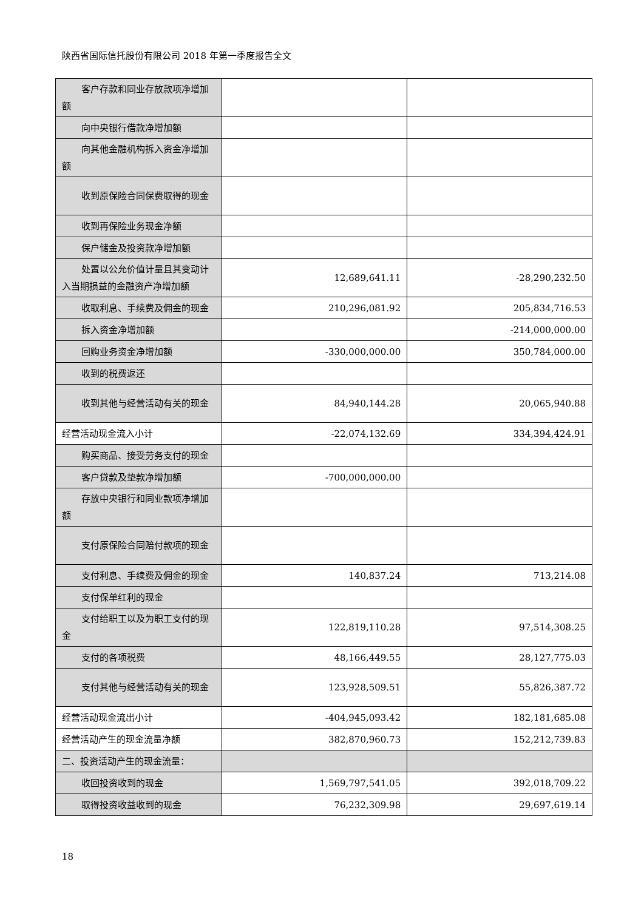陕西省国际信托股份有限公司 2018 年第一季度报告全文
| 客户存款和同业存放款项净增加额 | | |
| 向中央银行借款净增加额 | | |
| 向其他金融机构拆入资金净增加额 | | |
| 收到原保险合同保费取得的现金 | | |
| 收到再保险业务现金净额 | | |
| 保户储金及投资款净增加额 | | |
| 处置以公允价值计量且其变动计入当期损益的金融资产净增加额 | 12,689,641.11 | -28,290,232.50 |
| 收取利息、手续费及佣金的现金 | 210,296,081.92 | 205,834,716.53 |
| 拆入资金净增加额 | | -214,000,000.00 |
| 回购业务资金净增加额 | -330,000,000.00 | 350,784,000.00 |
| 收到的税费返还 | | |
| 收到其他与经营活动有关的现金 | 84,940,144.28 | 20,065,940.88 |
| 经营活动现金流入小计 | -22,074,132.69 | 334,394,424.91 |
| 购买商品、接受劳务支付的现金 | | |
| 客户贷款及垫款净增加额 | -700,000,000.00 | |
| 存放中央银行和同业款项净增加额 | | |
| 支付原保险合同赔付款项的现金 | | |
| 支付利息、手续费及佣金的现金 | 140,837.24 | 713,214.08 |
| 支付保单红利的现金 | | |
| 支付给职工以及为职工支付的现金 | 122,819,110.28 | 97,514,308.25 |
| 支付的各项税费 | 48,166,449.55 | 28,127,775.03 |
| 支付其他与经营活动有关的现金 | 123,928,509.51 | 55,826,387.72 |
| 经营活动现金流出小计 | -404,945,093.42 | 182,181,685.08 |
| 经营活动产生的现金流量净额 | 382,870,960.73 | 152,212,739.83 |
| 二、投资活动产生的现金流量： | | |
| 收回投资收到的现金 | 1,569,797,541.05 | 392,018,709.22 |
| 取得投资收益收到的现金 | 76,232,309.98 | 29,697,619.14 |
18